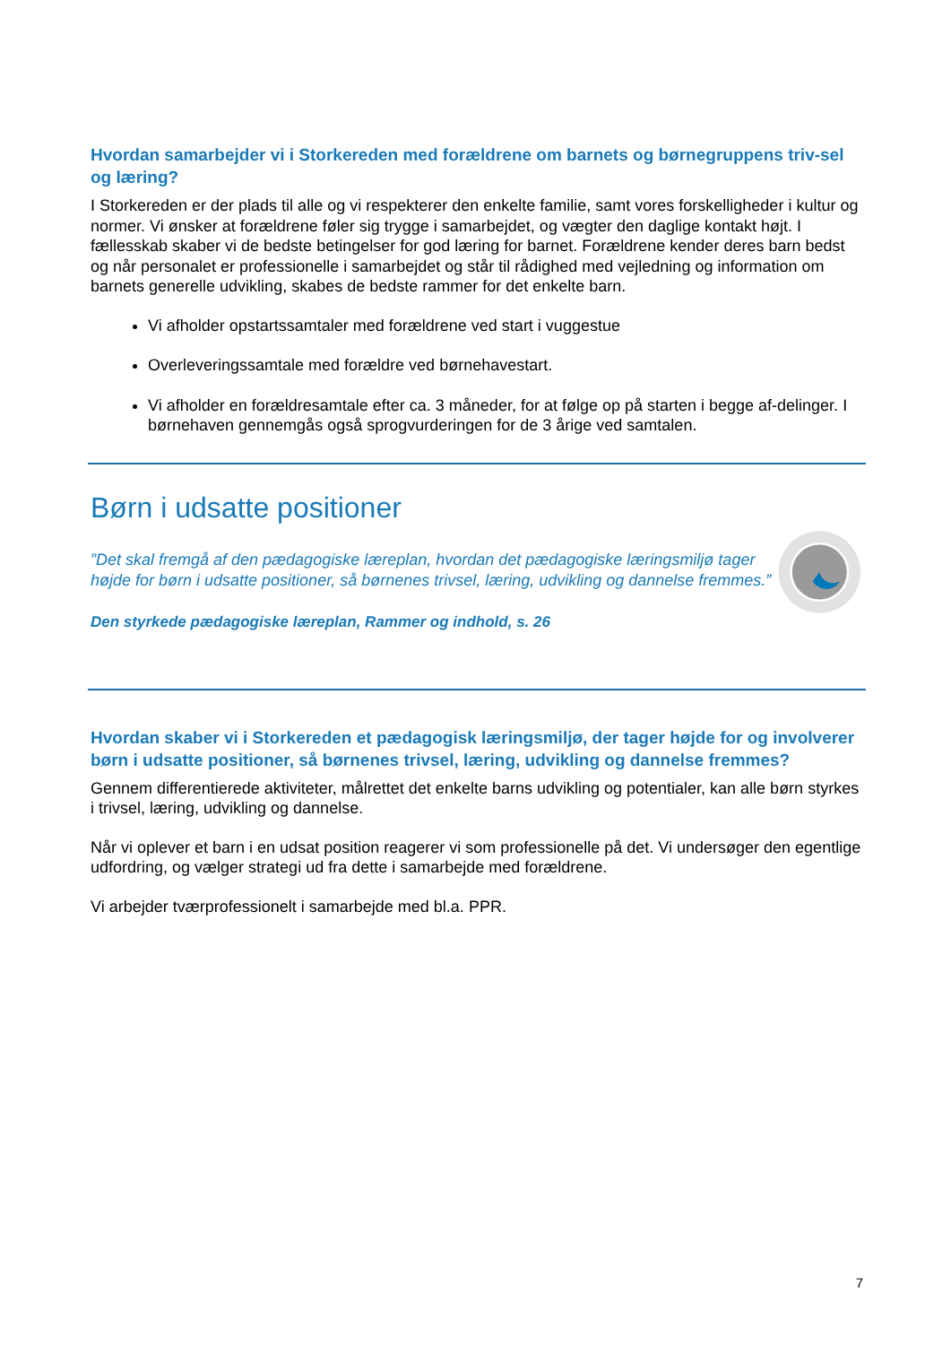Hvordan samarbejder vi i Storkereden med forældrene om barnets og børnegruppens triv-sel og læring?
I Storkereden er der plads til alle og vi respekterer den enkelte familie, samt vores forskelligheder i kultur og normer. Vi ønsker at forældrene føler sig trygge i samarbejdet, og vægter den daglige kontakt højt. I fællesskab skaber vi de bedste betingelser for god læring for barnet. Forældrene kender deres barn bedst og når personalet er professionelle i samarbejdet og står til rådighed med vejledning og information om barnets generelle udvikling, skabes de bedste rammer for det enkelte barn.
Vi afholder opstartssamtaler med forældrene ved start i vuggestue
Overleveringssamtale med forældre ved børnehavestart.
Vi afholder en forældresamtale efter ca. 3 måneder, for at følge op på starten i begge af-delinger. I børnehaven gennemgås også sprogvurderingen for de 3 årige ved samtalen.
Børn i udsatte positioner
”Det skal fremgå af den pædagogiske læreplan, hvordan det pædagogiske læringsmiljø tager højde for børn i udsatte positioner, så børnenes trivsel, læring, udvikling og dannelse fremmes.”
Den styrkede pædagogiske læreplan, Rammer og indhold, s. 26
Hvordan skaber vi i Storkereden et pædagogisk læringsmiljø, der tager højde for og involverer børn i udsatte positioner, så børnenes trivsel, læring, udvikling og dannelse fremmes?
Gennem differentierede aktiviteter, målrettet det enkelte barns udvikling og potentialer, kan alle børn styrkes i trivsel, læring, udvikling og dannelse.
Når vi oplever et barn i en udsat position reagerer vi som professionelle på det. Vi undersøger den egentlige udfordring, og vælger strategi ud fra dette i samarbejde med forældrene.
Vi arbejder tværprofessionelt i samarbejde med bl.a. PPR.
7